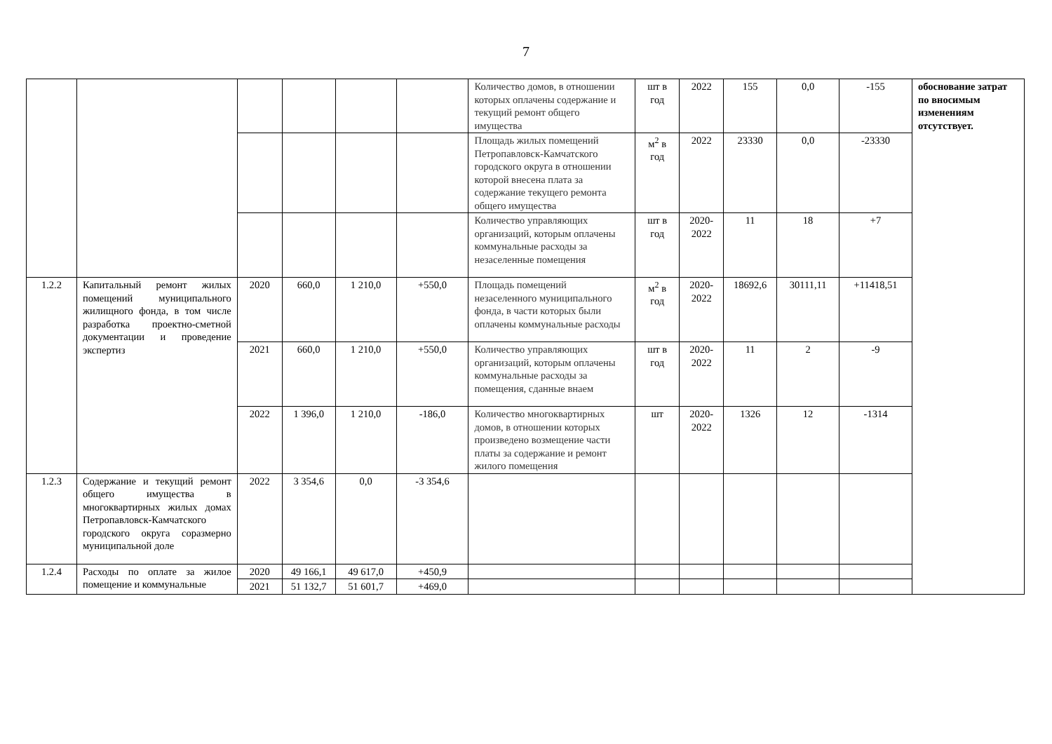7
| | | | | | | Количество домов, в отношении которых оплачены содержание и текущий ремонт общего имущества | шт в год | 2022 | 155 | 0,0 | -155 | обоснование затрат по вносимым изменениям отсутствует. |
| | | | | | | Площадь жилых помещений Петропавловск-Камчатского городского округа в отношении которой внесена плата за содержание текущего ремонта общего имущества | м<sup>2</sup> в год | 2022 | 23330 | 0,0 | -23330 | |
| | | | | | | Количество управляющих организаций, которым оплачены коммунальные расходы за незаселенные помещения | шт в год | 2020-2022 | 11 | 18 | +7 | |
| 1.2.2 | Капитальный ремонт жилых помещений муниципального жилищного фонда, в том числе разработка проектно-сметной документации и проведение экспертиз | 2020 | 660,0 | 1 210,0 | +550,0 | Площадь помещений незаселенного муниципального фонда, в части которых были оплачены коммунальные расходы | м<sup>2</sup> в год | 2020-2022 | 18692,6 | 30111,11 | +11418,51 | |
| | | 2021 | 660,0 | 1 210,0 | +550,0 | Количество управляющих организаций, которым оплачены коммунальные расходы за помещения, сданные внаем | шт в год | 2020-2022 | 11 | 2 | -9 | |
| | | 2022 | 1 396,0 | 1 210,0 | -186,0 | Количество многоквартирных домов, в отношении которых произведено возмещение части платы за содержание и ремонт жилого помещения | шт | 2020-2022 | 1326 | 12 | -1314 | |
| 1.2.3 | Содержание и текущий ремонт общего имущества в многоквартирных жилых домах Петропавловск-Камчатского городского округа соразмерно муниципальной доле | 2022 | 3 354,6 | 0,0 | -3 354,6 | | | | | | | |
| 1.2.4 | Расходы по оплате за жилое помещение и коммунальные | 2020 | 49 166,1 | 49 617,0 | +450,9 | | | | | | | |
| | | 2021 | 51 132,7 | 51 601,7 | +469,0 | | | | | | | |